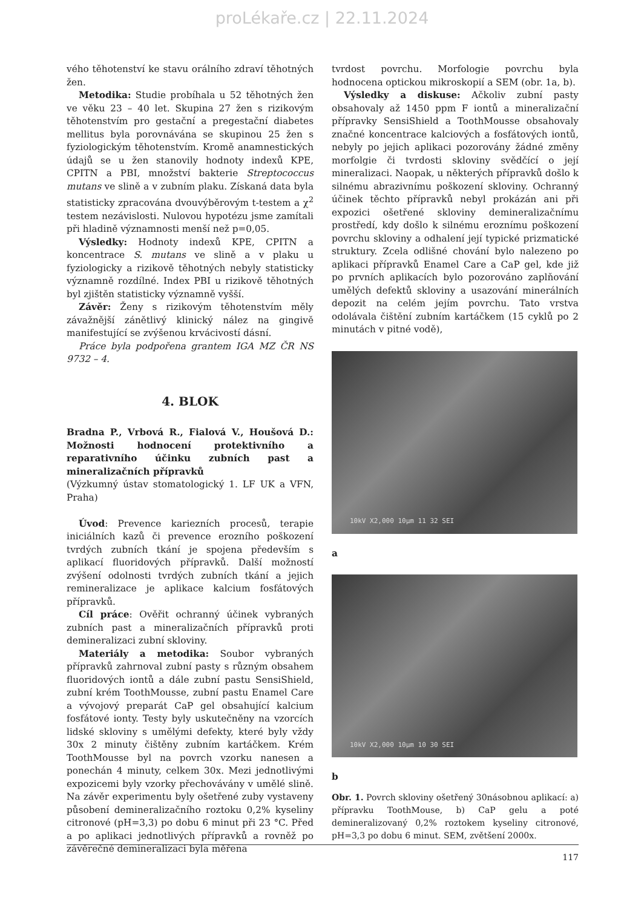proLékaře.cz | 22.11.2024
vého těhotenství ke stavu orálního zdraví těhotných žen.
Metodika: Studie probíhala u 52 těhotných žen ve věku 23 – 40 let. Skupina 27 žen s rizikovým těhotenstvím pro gestační a pregestační diabetes mellitus byla porovnávána se skupinou 25 žen s fyziologickým těhotenstvím. Kromě anamnestických údajů se u žen stanovily hodnoty indexů KPE, CPITN a PBI, množství bakterie Streptococcus mutans ve slině a v zubním plaku. Získaná data byla statisticky zpracována dvouvýběrovým t-testem a χ<sup>2</sup> testem nezávislosti. Nulovou hypotézu jsme zamítali při hladině významnosti menší než p=0,05.
Výsledky: Hodnoty indexů KPE, CPITN a koncentrace S. mutans ve slině a v plaku u fyziologicky a rizikově těhotných nebyly statisticky významně rozdílné. Index PBI u rizikově těhotných byl zjištěn statisticky významně vyšší.
Závěr: Ženy s rizikovým těhotenstvím měly závažnější zánětlivý klinický nález na gingivě manifestující se zvýšenou krvácivostí dásní.
Práce byla podpořena grantem IGA MZ ČR NS 9732 – 4.
4. BLOK
Bradna P., Vrbová R., Fialová V., Houšová D.: Možnosti hodnocení protektivního a reparativního účinku zubních past a mineralizačních přípravků
(Výzkumný ústav stomatologický 1. LF UK a VFN, Praha)
Úvod: Prevence kariezních procesů, terapie iniciálních kazů či prevence erozního poškození tvrdých zubních tkání je spojena především s aplikací fluoridových přípravků. Další možností zvýšení odolnosti tvrdých zubních tkání a jejich remineralizace je aplikace kalcium fosfátových přípravků.
Cíl práce: Ověřit ochranný účinek vybraných zubních past a mineralizačních přípravků proti demineralizaci zubní skloviny.
Materiály a metodika: Soubor vybraných přípravků zahrnoval zubní pasty s různým obsahem fluoridových iontů a dále zubní pastu SensiShield, zubní krém ToothMousse, zubní pastu Enamel Care a vývojový preparát CaP gel obsahující kalcium fosfátové ionty. Testy byly uskutečněny na vzorcích lidské skloviny s umělými defekty, které byly vždy 30x 2 minuty čištěny zubním kartáčkem. Krém ToothMousse byl na povrch vzorku nanesen a ponechán 4 minuty, celkem 30x. Mezi jednotlivými expozicemi byly vzorky přechovávány v umělé slině. Na závěr experimentu byly ošetřené zuby vystaveny působení demineralizačního roztoku 0,2% kyseliny citronové (pH=3,3) po dobu 6 minut při 23 °C. Před a po aplikaci jednotlivých přípravků a rovněž po závěrečné demineralizaci byla měřena
tvrdost povrchu. Morfologie povrchu byla hodnocena optickou mikroskopií a SEM (obr. 1a, b).
Výsledky a diskuse: Ačkoliv zubní pasty obsahovaly až 1450 ppm F iontů a mineralizační přípravky SensiShield a ToothMousse obsahovaly značné koncentrace kalciových a fosfátových iontů, nebyly po jejich aplikaci pozorovány žádné změny morfolgie či tvrdosti skloviny svědčící o její mineralizaci. Naopak, u některých přípravků došlo k silnému abrazivnímu poškození skloviny. Ochranný účinek těchto přípravků nebyl prokázán ani při expozici ošetřené skloviny demineralizačnímu prostředí, kdy došlo k silnému eroznímu poškození povrchu skloviny a odhalení její typické prizmatické struktury. Zcela odlišné chování bylo nalezeno po aplikaci přípravků Enamel Care a CaP gel, kde již po prvních aplikacích bylo pozorováno zaplňování umělých defektů skloviny a usazování minerálních depozit na celém jejím povrchu. Tato vrstva odolávala čištění zubním kartáčkem (15 cyklů po 2 minutách v pitné vodě),
10kV X2,000 10µm 11 32 SEI
a
10kV X2,000 10µm 10 30 SEI
b
Obr. 1. Povrch skloviny ošetřený 30násobnou aplikací: a) přípravku ToothMouse, b) CaP gelu a poté demineralizovaný 0,2% roztokem kyseliny citronové, pH=3,3 po dobu 6 minut. SEM, zvětšení 2000x.
117